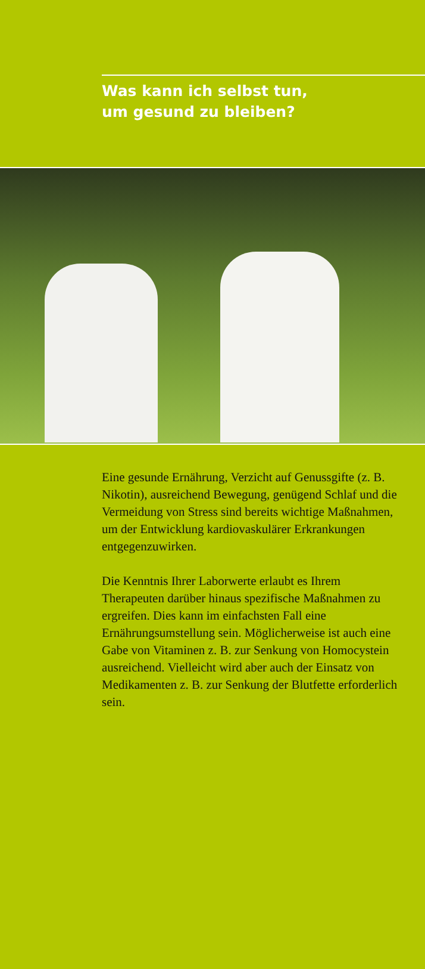Was kann ich selbst tun,
um gesund zu bleiben?
Eine gesunde Ernährung, Verzicht auf Genussgifte (z. B. Nikotin), ausreichend Bewegung, genügend Schlaf und die Vermeidung von Stress sind bereits wichtige Maßnahmen, um der Entwicklung kardio­vaskulärer Erkrankungen entgegenzuwirken.
Die Kenntnis Ihrer Laborwerte erlaubt es Ihrem Therapeuten darüber hinaus spezifische Maßnahmen zu ergreifen. Dies kann im einfachsten Fall eine Ernährungsumstellung sein. Möglicherweise ist auch eine Gabe von Vitaminen z. B. zur Senkung von Homocystein ausreichend. Vielleicht wird aber auch der Einsatz von Medikamenten z. B. zur Senkung der Blutfette erforderlich sein.